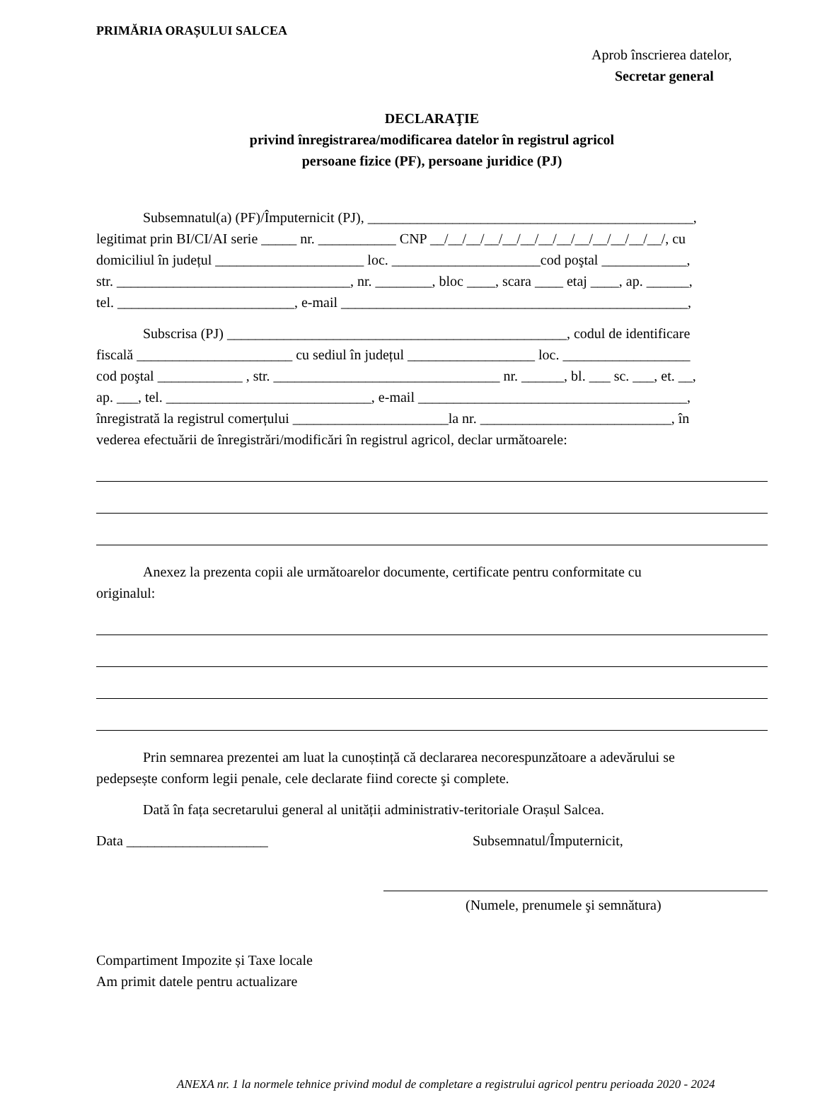PRIMĂRIA ORAȘULUI SALCEA
Aprob înscrierea datelor,
Secretar general
DECLARAŢIE
privind înregistrarea/modificarea datelor în registrul agricol
persoane fizice (PF), persoane juridice (PJ)
Subsemnatul(a) (PF)/Împuternicit (PJ), ______________________________________________,
legitimat prin BI/CI/AI serie _____ nr. ___________ CNP __/__/__/__/__/__/__/__/__/__/__/__/__/, cu
domiciliul în județul _____________________ loc. _____________________cod poştal ____________,
str. _________________________________, nr. ________, bloc ____, scara ____ etaj ____, ap. ______,
tel. _________________________, e-mail _________________________________________________,
Subscrisa (PJ) ________________________________________________, codul de identificare
fiscală ______________________ cu sediul în județul __________________ loc. __________________
cod poştal ____________ , str. ________________________________ nr. ______, bl. ___ sc. ___, et. __,
ap. ___, tel. _____________________________, e-mail ______________________________________,
înregistrată la registrul comerțului ______________________la nr. ___________________________, în
vederea efectuării de înregistrări/modificări în registrul agricol, declar următoarele:
Anexez la prezenta copii ale următoarelor documente, certificate pentru conformitate cu
originalul:
Prin semnarea prezentei am luat la cunoștință că declararea necorespunzătoare a adevărului se
pedepsește conform legii penale, cele declarate fiind corecte şi complete.
Dată în fața secretarului general al unității administrativ-teritoriale Orașul Salcea.
Data ____________________ Subsemnatul/Împuternicit,
(Numele, prenumele şi semnătura)
Compartiment Impozite și Taxe locale
Am primit datele pentru actualizare
ANEXA nr. 1 la normele tehnice privind modul de completare a registrului agricol pentru perioada 2020 - 2024